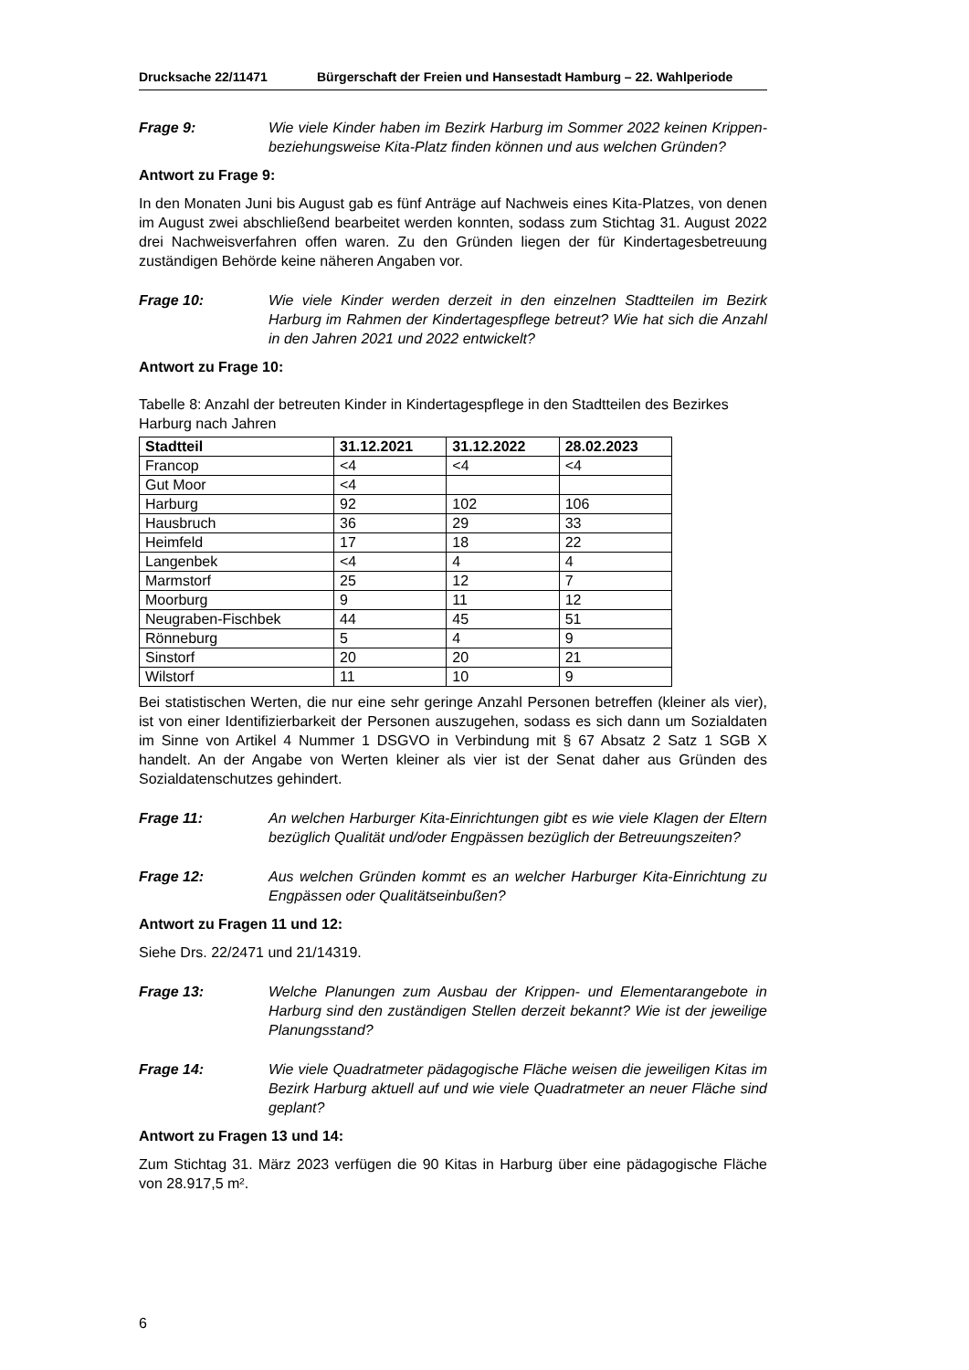Drucksache 22/11471 Bürgerschaft der Freien und Hansestadt Hamburg – 22. Wahlperiode
Frage 9: Wie viele Kinder haben im Bezirk Harburg im Sommer 2022 keinen Krippen- beziehungsweise Kita-Platz finden können und aus welchen Gründen?
Antwort zu Frage 9:
In den Monaten Juni bis August gab es fünf Anträge auf Nachweis eines Kita-Platzes, von denen im August zwei abschließend bearbeitet werden konnten, sodass zum Stichtag 31. August 2022 drei Nachweisverfahren offen waren. Zu den Gründen liegen der für Kindertagesbetreuung zuständigen Behörde keine näheren Angaben vor.
Frage 10: Wie viele Kinder werden derzeit in den einzelnen Stadtteilen im Bezirk Harburg im Rahmen der Kindertagespflege betreut? Wie hat sich die Anzahl in den Jahren 2021 und 2022 entwickelt?
Antwort zu Frage 10:
Tabelle 8: Anzahl der betreuten Kinder in Kindertagespflege in den Stadtteilen des Bezirkes Harburg nach Jahren
| Stadtteil | 31.12.2021 | 31.12.2022 | 28.02.2023 |
| --- | --- | --- | --- |
| Francop | <4 | <4 | <4 |
| Gut Moor | <4 | | |
| Harburg | 92 | 102 | 106 |
| Hausbruch | 36 | 29 | 33 |
| Heimfeld | 17 | 18 | 22 |
| Langenbek | <4 | 4 | 4 |
| Marmstorf | 25 | 12 | 7 |
| Moorburg | 9 | 11 | 12 |
| Neugraben-Fischbek | 44 | 45 | 51 |
| Rönneburg | 5 | 4 | 9 |
| Sinstorf | 20 | 20 | 21 |
| Wilstorf | 11 | 10 | 9 |
Bei statistischen Werten, die nur eine sehr geringe Anzahl Personen betreffen (kleiner als vier), ist von einer Identifizierbarkeit der Personen auszugehen, sodass es sich dann um Sozialdaten im Sinne von Artikel 4 Nummer 1 DSGVO in Verbindung mit § 67 Absatz 2 Satz 1 SGB X handelt. An der Angabe von Werten kleiner als vier ist der Senat daher aus Gründen des Sozialdatenschutzes gehindert.
Frage 11: An welchen Harburger Kita-Einrichtungen gibt es wie viele Klagen der Eltern bezüglich Qualität und/oder Engpässen bezüglich der Betreuungszeiten?
Frage 12: Aus welchen Gründen kommt es an welcher Harburger Kita-Einrichtung zu Engpässen oder Qualitätseinbußen?
Antwort zu Fragen 11 und 12:
Siehe Drs. 22/2471 und 21/14319.
Frage 13: Welche Planungen zum Ausbau der Krippen- und Elementarangebote in Harburg sind den zuständigen Stellen derzeit bekannt? Wie ist der jeweilige Planungsstand?
Frage 14: Wie viele Quadratmeter pädagogische Fläche weisen die jeweiligen Kitas im Bezirk Harburg aktuell auf und wie viele Quadratmeter an neuer Fläche sind geplant?
Antwort zu Fragen 13 und 14:
Zum Stichtag 31. März 2023 verfügen die 90 Kitas in Harburg über eine pädagogische Fläche von 28.917,5 m².
6